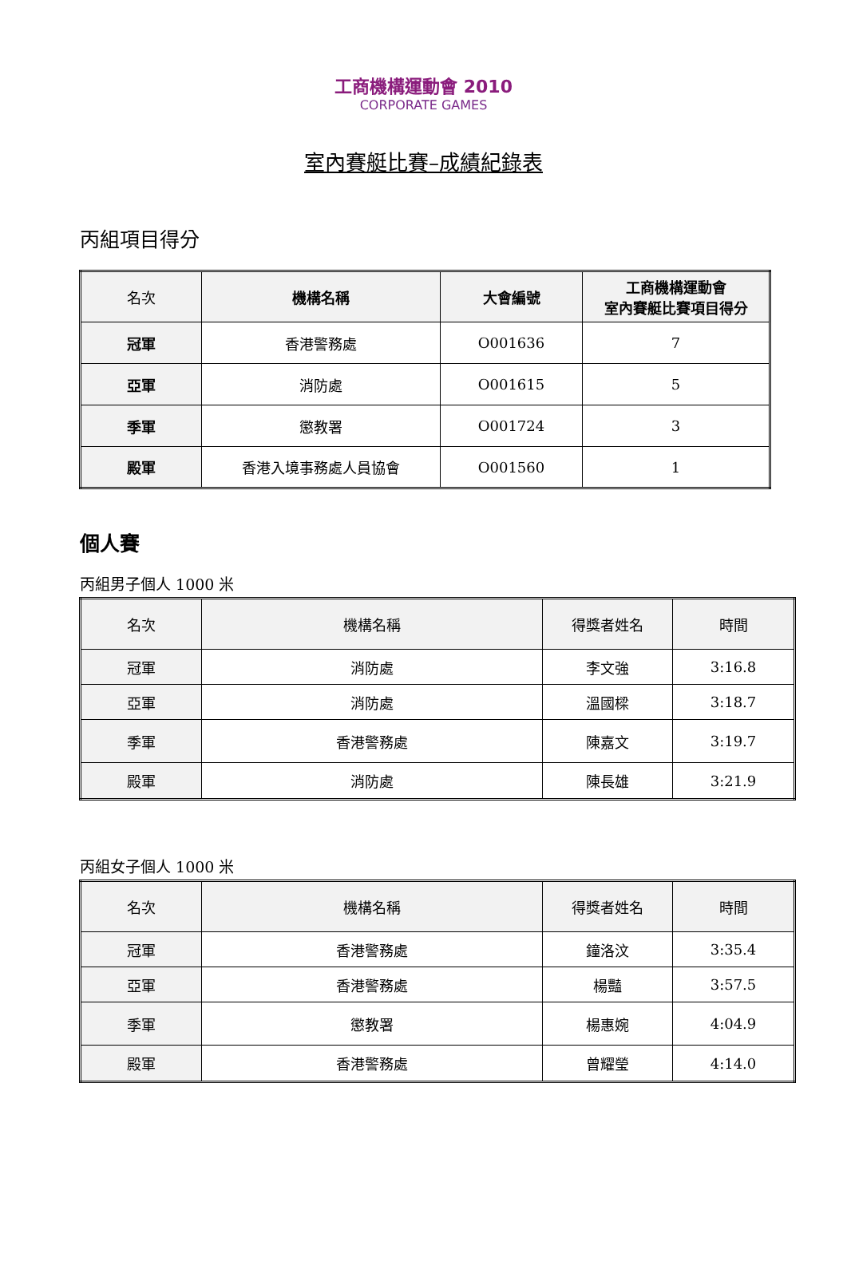工商機構運動會 2010
CORPORATE GAMES
室內賽艇比賽–成績紀錄表
丙組項目得分
| 名次 | 機構名稱 | 大會編號 | 工商機構運動會 室內賽艇比賽項目得分 |
| --- | --- | --- | --- |
| 冠軍 | 香港警務處 | O001636 | 7 |
| 亞軍 | 消防處 | O001615 | 5 |
| 季軍 | 懲教署 | O001724 | 3 |
| 殿軍 | 香港入境事務處人員協會 | O001560 | 1 |
個人賽
丙組男子個人 1000 米
| 名次 | 機構名稱 | 得獎者姓名 | 時間 |
| --- | --- | --- | --- |
| 冠軍 | 消防處 | 李文強 | 3:16.8 |
| 亞軍 | 消防處 | 溫國樑 | 3:18.7 |
| 季軍 | 香港警務處 | 陳嘉文 | 3:19.7 |
| 殿軍 | 消防處 | 陳長雄 | 3:21.9 |
丙組女子個人 1000 米
| 名次 | 機構名稱 | 得獎者姓名 | 時間 |
| --- | --- | --- | --- |
| 冠軍 | 香港警務處 | 鐘洛汶 | 3:35.4 |
| 亞軍 | 香港警務處 | 楊豔 | 3:57.5 |
| 季軍 | 懲教署 | 楊惠婉 | 4:04.9 |
| 殿軍 | 香港警務處 | 曾耀瑩 | 4:14.0 |